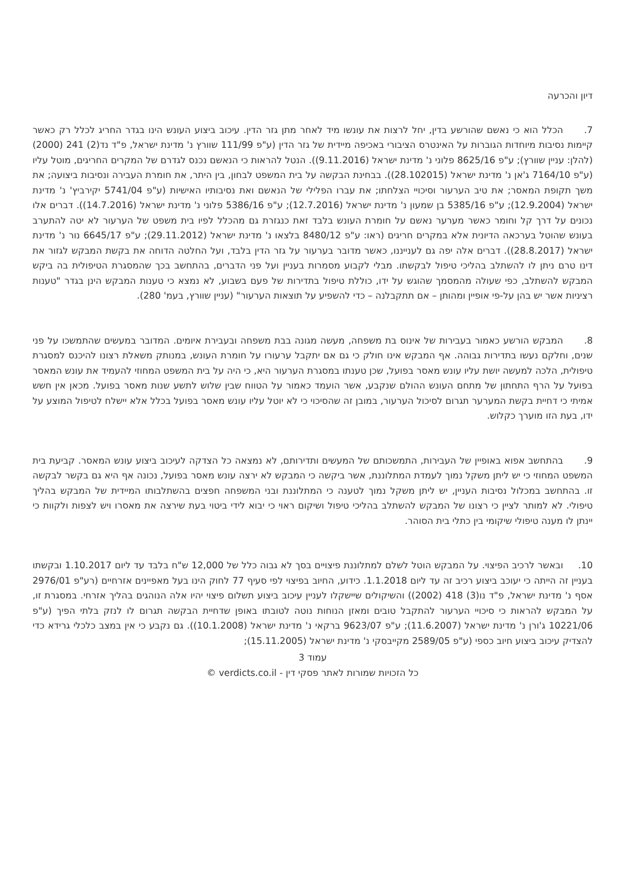דיון והכרעה
7. הכלל הוא כי נאשם שהורשע בדין, יחל לרצות את עונשו מיד לאחר מתן גזר הדין. עיכוב ביצוע העונש הינו בגדר החריג לכלל רק כאשר קיימות נסיבות מיוחדות הגוברות על האינטרס הציבורי באכיפה מיידית של גזר הדין (ע"פ 111/99 שוורץ נ' מדינת ישראל, פ"ד נד(2) 241 (2000) (להלן: עניין שוורץ); ע"פ 8625/16 פלוני נ' מדינת ישראל (9.11.2016)). הנטל להראות כי הנאשם נכנס לגדרם של המקרים החריגים, מוטל עליו (ע"פ 7164/10 ג'אן נ' מדינת ישראל (28.102015)). בבחינת הבקשה על בית המשפט לבחון, בין היתר, את חומרת העבירה ונסיבות ביצועה; את משך תקופת המאסר; את טיב הערעור וסיכויי הצלחתו; את עברו הפלילי של הנאשם ואת נסיבותיו האישיות (ע"פ 5741/04 יקירביץ' נ' מדינת ישראל (12.9.2004); ע"פ 5385/16 בן שמעון נ' מדינת ישראל (12.7.2016); ע"פ 5386/16 פלוני נ' מדינת ישראל (14.7.2016)). דברים אלו נכונים על דרך קל וחומר כאשר מערער נאשם על חומרת העונש בלבד זאת כנגזרת גם מהכלל לפיו בית משפט של הערעור לא יטה להתערב בעונש שהוטל בערכאה הדיונית אלא במקרים חריגים (ראו: ע"פ 8480/12 בלצאו נ' מדינת ישראל (29.11.2012); ע"פ 6645/17 נור נ' מדינת ישראל (28.8.2017)). דברים אלה יפה גם לענייננו, כאשר מדובר בערעור על גזר הדין בלבד, ועל החלטה הדוחה את בקשת המבקש לגזור את דינו טרם ניתן לו להשתלב בהליכי טיפול לבקשתו. מבלי לקבוע מסמרות בעניין ועל פני הדברים, בהתחשב בכך שהמסגרת הטיפולית בה ביקש המבקש להשתלב, כפי שעולה מהמסמך שהוגש על ידו, כוללת טיפול בתדירות של פעם בשבוע, לא נמצא כי טענות המבקש הינן בגדר "טענות רציניות אשר יש בהן על-פי אופיין ומהותן – אם תתקבלנה – כדי להשפיע על תוצאות הערעור" (עניין שוורץ, בעמ' 280).
8. המבקש הורשע כאמור בעבירות של אינוס בת משפחה, מעשה מגונה בבת משפחה ובעבירת איומים. המדובר במעשים שהתמשכו על פני שנים, וחלקם נעשו בתדירות גבוהה. אף המבקש אינו חולק כי גם אם יתקבל ערעורו על חומרת העונש, במנותק משאלת רצונו להיכנס למסגרת טיפולית, הלכה למעשה יושת עליו עונש מאסר בפועל, שכן טענתו במסגרת הערעור היא, כי היה על בית המשפט המחוזי להעמיד את עונש המאסר בפועל על הרף התחתון של מתחם העונש ההולם שנקבע, אשר הועמד כאמור על הטווח שבין שלוש לתשע שנות מאסר בפועל. מכאן אין חשש אמיתי כי דחיית בקשת המערער תגרום לסיכול הערעור, במובן זה שהסיכוי כי לא יוטל עליו עונש מאסר בפועל בכלל אלא יישלח לטיפול המוצע על ידו, בעת הזו מוערך כקלוש.
9. בהתחשב אפוא באופיין של העבירות, התמשכותם של המעשים ותדירותם, לא נמצאה כל הצדקה לעיכוב ביצוע עונש המאסר. קביעת בית המשפט המחוזי כי יש ליתן משקל נמוך לעמדת המתלוננת, אשר ביקשה כי המבקש לא ירצה עונש מאסר בפועל, נכונה אף היא גם בקשר לבקשה זו. בהתחשב במכלול נסיבות העניין, יש ליתן משקל נמוך לטענה כי המתלוננת ובני המשפחה חפצים בהשתלבותו המיידית של המבקש בהליך טיפולי. לא למותר לציין כי רצונו של המבקש להשתלב בהליכי טיפול ושיקום ראוי כי יבוא לידי ביטוי בעת שירצה את מאסרו ויש לצפות ולקוות כי יינתן לו מענה טיפולי שיקומי בין כתלי בית הסוהר.
10. ובאשר לרכיב הפיצוי. על המבקש הוטל לשלם למתלוננת פיצויים בסך לא גבוה כלל של 12,000 ש"ח בלבד עד ליום 1.10.2017 ובקשתו בעניין זה הייתה כי יעוכב ביצוע רכיב זה עד ליום 1.1.2018. כידוע, החיוב בפיצוי לפי סעיף 77 לחוק הינו בעל מאפיינים אזרחיים (רע"פ 2976/01 אסף נ' מדינת ישראל, פ"ד נו(3) 418 (2002)) והשיקולים שיישקלו לעניין עיכוב ביצוע תשלום פיצוי יהיו אלה הנוהגים בהליך אזרחי. במסגרת זו, על המבקש להראות כי סיכויי הערעור להתקבל טובים ומאזן הנוחות נוטה לטובתו באופן שדחיית הבקשה תגרום לו לנזק בלתי הפיך (ע"פ 10221/06 ג'ורן נ' מדינת ישראל (11.6.2007); ע"פ 9623/07 ברקאי נ' מדינת ישראל (10.1.2008)). גם נקבע כי אין במצב כלכלי גרידא כדי להצדיק עיכוב ביצוע חיוב כספי (ע"פ 2589/05 מקייבסקי נ' מדינת ישראל (15.11.2005);
עמוד 3
כל הזכויות שמורות לאתר פסקי דין - verdicts.co.il ©